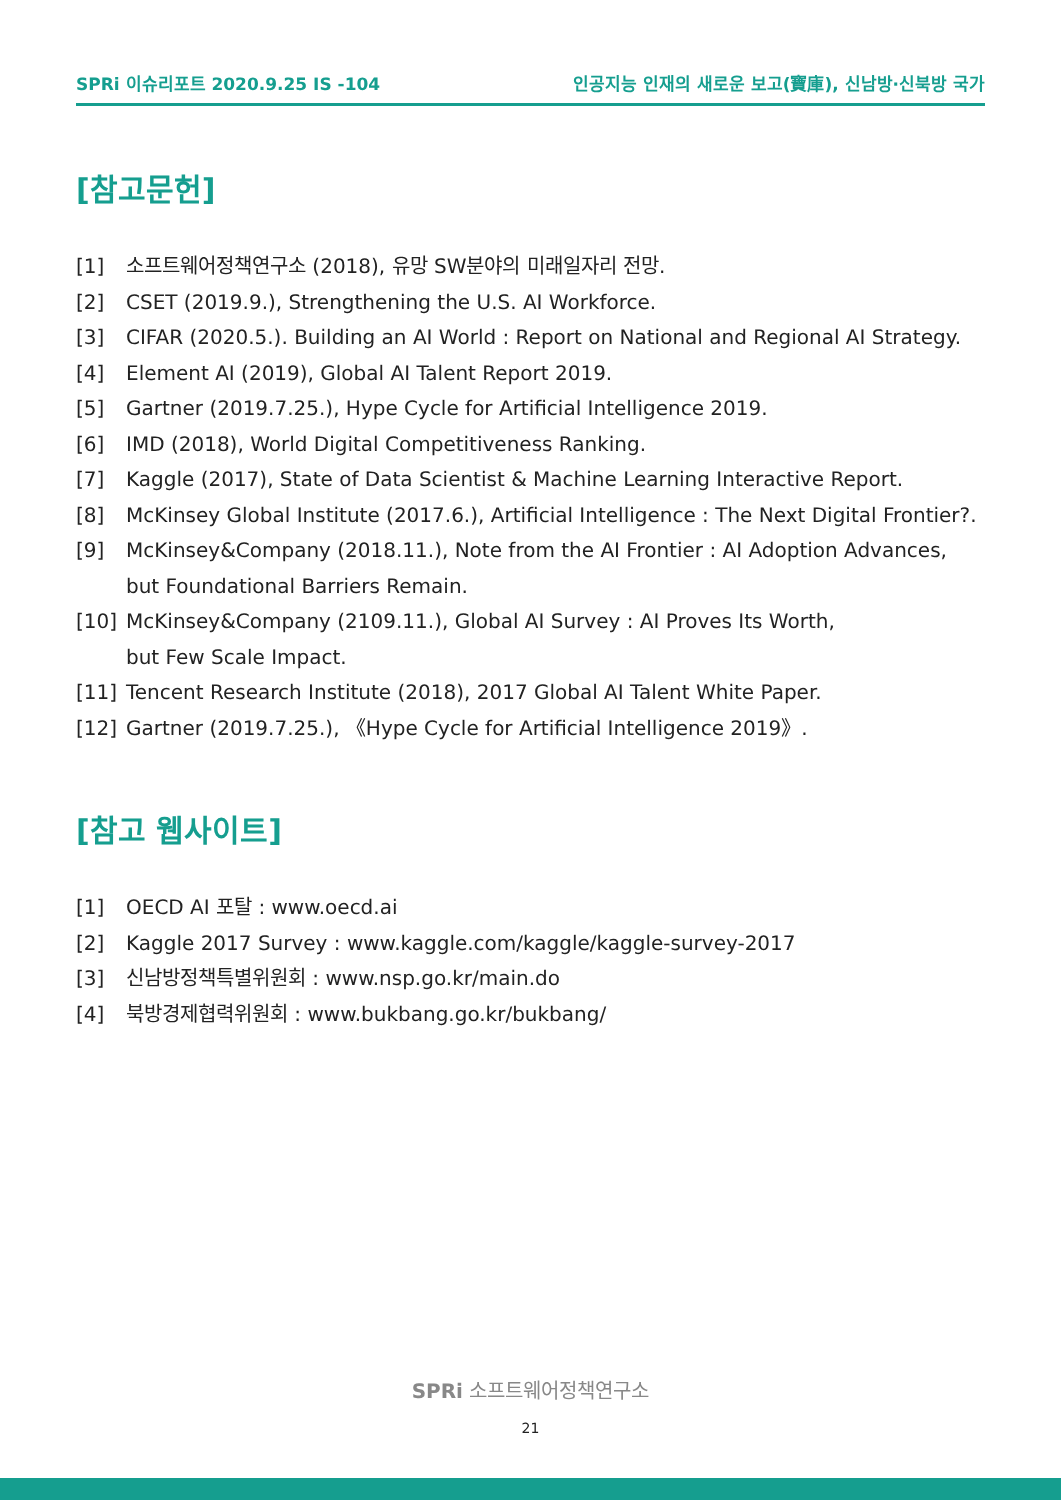SPRi 이슈리포트 2020.9.25 IS -104 인공지능 인재의 새로운 보고(寶庫), 신남방·신북방 국가
[참고문헌]
[1] 소프트웨어정책연구소 (2018), 유망 SW분야의 미래일자리 전망.
[2] CSET (2019.9.), Strengthening the U.S. AI Workforce.
[3] CIFAR (2020.5.). Building an AI World : Report on National and Regional AI Strategy.
[4] Element AI (2019), Global AI Talent Report 2019.
[5] Gartner (2019.7.25.), Hype Cycle for Artificial Intelligence 2019.
[6] IMD (2018), World Digital Competitiveness Ranking.
[7] Kaggle (2017), State of Data Scientist & Machine Learning Interactive Report.
[8] McKinsey Global Institute (2017.6.), Artificial Intelligence : The Next Digital Frontier?.
[9] McKinsey&Company (2018.11.), Note from the AI Frontier : AI Adoption Advances,
but Foundational Barriers Remain.
[10] McKinsey&Company (2109.11.), Global AI Survey : AI Proves Its Worth,
but Few Scale Impact.
[11] Tencent Research Institute (2018), 2017 Global AI Talent White Paper.
[12] Gartner (2019.7.25.), 《Hype Cycle for Artificial Intelligence 2019》.
[참고 웹사이트]
[1] OECD AI 포탈 : www.oecd.ai
[2] Kaggle 2017 Survey : www.kaggle.com/kaggle/kaggle-survey-2017
[3] 신남방정책특별위원회 : www.nsp.go.kr/main.do
[4] 북방경제협력위원회 : www.bukbang.go.kr/bukbang/
SPRi 소프트웨어정책연구소
21